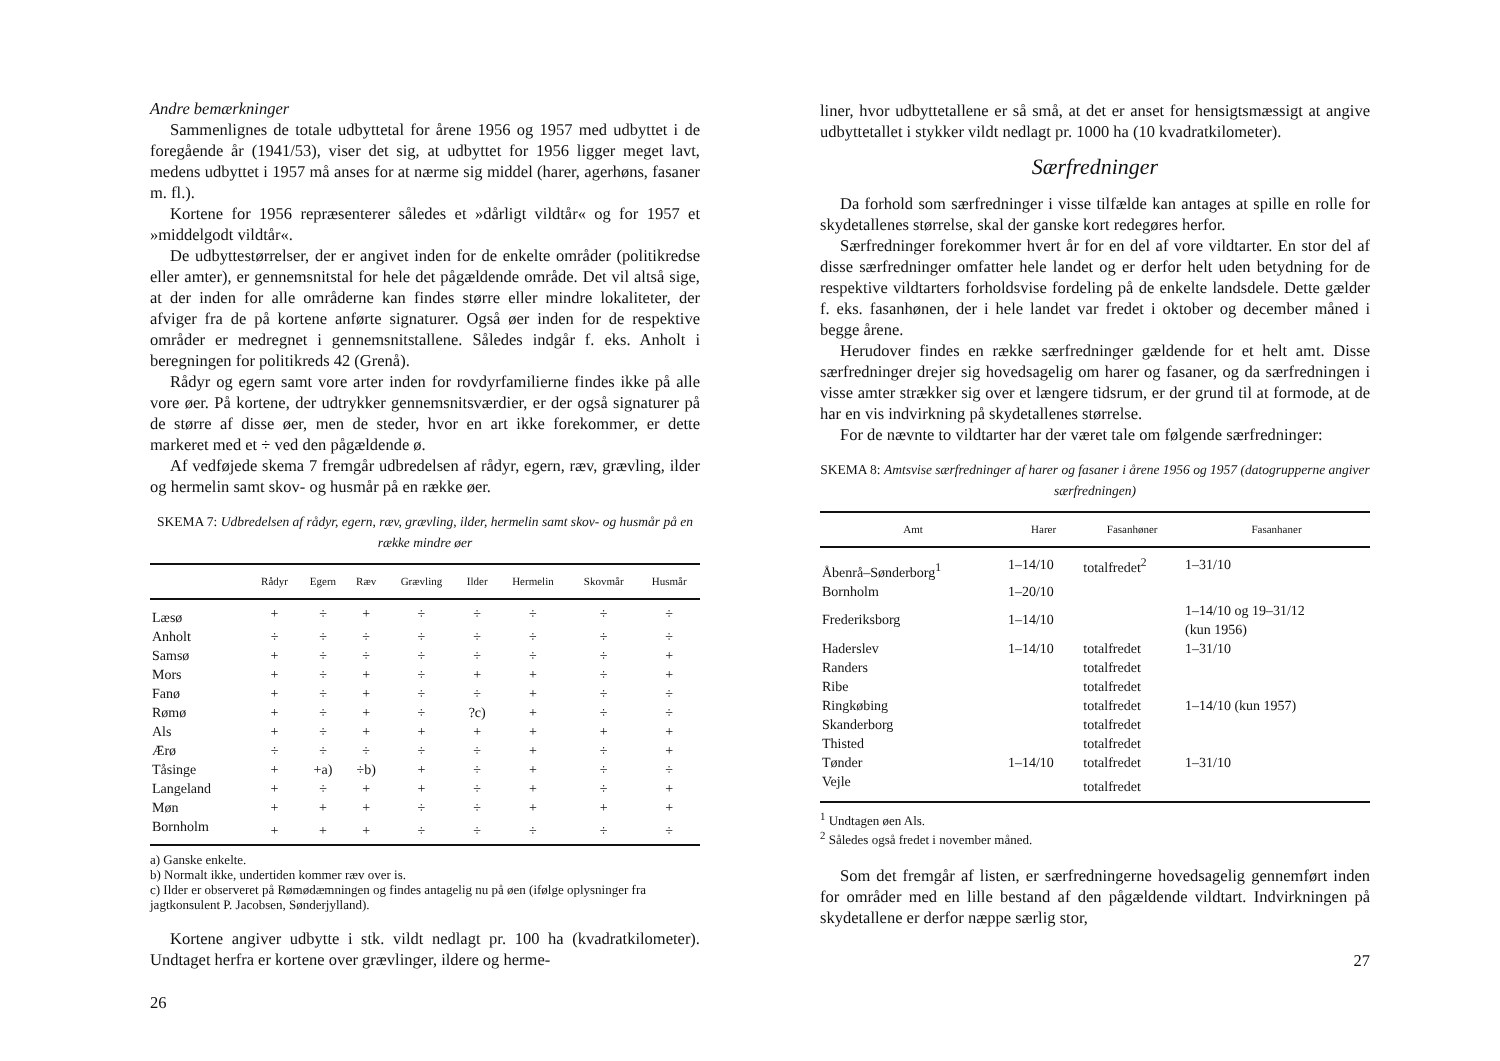Andre bemærkninger
Sammenlignes de totale udbyttetal for årene 1956 og 1957 med udbyttet i de foregående år (1941/53), viser det sig, at udbyttet for 1956 ligger meget lavt, medens udbyttet i 1957 må anses for at nærme sig middel (harer, agerhøns, fasaner m. fl.).
Kortene for 1956 repræsenterer således et »dårligt vildtår« og for 1957 et »middelgodt vildtår«.
De udbyttestørrelser, der er angivet inden for de enkelte områder (politikredse eller amter), er gennemsnitstal for hele det pågældende område. Det vil altså sige, at der inden for alle områderne kan findes større eller mindre lokaliteter, der afviger fra de på kortene anførte signaturer. Også øer inden for de respektive områder er medregnet i gennemsnitstallene. Således indgår f. eks. Anholt i beregningen for politikreds 42 (Grenå).
Rådyr og egern samt vore arter inden for rovdyrfamilierne findes ikke på alle vore øer. På kortene, der udtrykker gennemsnitsværdier, er der også signaturer på de større af disse øer, men de steder, hvor en art ikke forekommer, er dette markeret med et ÷ ved den pågældende ø.
Af vedføjede skema 7 fremgår udbredelsen af rådyr, egern, ræv, grævling, ilder og hermelin samt skov- og husmår på en række øer.
SKEMA 7: Udbredelsen af rådyr, egern, ræv, grævling, ilder, hermelin samt skov- og husmår på en række mindre øer
| | Rådyr | Egern | Ræv | Grævling | Ilder | Hermelin | Skovmår | Husmår |
| --- | --- | --- | --- | --- | --- | --- | --- | --- |
| Læsø | + | ÷ | + | ÷ | ÷ | ÷ | ÷ | ÷ |
| Anholt | ÷ | ÷ | ÷ | ÷ | ÷ | ÷ | ÷ | ÷ |
| Samsø | + | ÷ | ÷ | ÷ | ÷ | ÷ | ÷ | + |
| Mors | + | ÷ | + | ÷ | + | + | ÷ | + |
| Fanø | + | ÷ | + | ÷ | ÷ | + | ÷ | ÷ |
| Rømø | + | ÷ | + | ÷ | ?c) | + | ÷ | ÷ |
| Als | + | ÷ | + | + | + | + | + | + |
| Ærø | ÷ | ÷ | ÷ | ÷ | ÷ | + | ÷ | + |
| Tåsinge | + | +a) | ÷b) | + | ÷ | + | ÷ | ÷ |
| Langeland | + | ÷ | + | + | ÷ | + | ÷ | + |
| Møn | + | + | + | ÷ | ÷ | + | + | + |
| Bornholm | + | + | + | ÷ | ÷ | ÷ | ÷ | ÷ |
a) Ganske enkelte.
b) Normalt ikke, undertiden kommer ræv over is.
c) Ilder er observeret på Rømødæmningen og findes antagelig nu på øen (ifølge oplysninger fra jagtkonsulent P. Jacobsen, Sønderjylland).
Kortene angiver udbytte i stk. vildt nedlagt pr. 100 ha (kvadratkilometer). Undtaget herfra er kortene over grævlinger, ildere og herme-
26
liner, hvor udbyttetallene er så små, at det er anset for hensigtsmæssigt at angive udbyttetallet i stykker vildt nedlagt pr. 1000 ha (10 kvadratkilometer).
Særfredninger
Da forhold som særfredninger i visse tilfælde kan antages at spille en rolle for skydetallenes størrelse, skal der ganske kort redegøres herfor.
Særfredninger forekommer hvert år for en del af vore vildtarter. En stor del af disse særfredninger omfatter hele landet og er derfor helt uden betydning for de respektive vildtarters forholdsvise fordeling på de enkelte landsdele. Dette gælder f. eks. fasanhønen, der i hele landet var fredet i oktober og december måned i begge årene.
Herudover findes en række særfredninger gældende for et helt amt. Disse særfredninger drejer sig hovedsagelig om harer og fasaner, og da særfredningen i visse amter strækker sig over et længere tidsrum, er der grund til at formode, at de har en vis indvirkning på skydetallenes størrelse.
For de nævnte to vildtarter har der været tale om følgende særfredninger:
SKEMA 8: Amtsvise særfredninger af harer og fasaner i årene 1956 og 1957 (datogrupperne angiver særfredningen)
| Amt | Harer | Fasanhøner | Fasanhaner |
| --- | --- | --- | --- |
| Åbenrå–Sønderborg<sup>1</sup> | 1–14/10 | totalfredet<sup>2</sup> | 1–31/10 |
| Bornholm | 1–20/10 | | |
| Frederiksborg | 1–14/10 | | 1–14/10 og 19–31/12 (kun 1956) |
| Haderslev | 1–14/10 | totalfredet | 1–31/10 |
| Randers | | totalfredet | |
| Ribe | | totalfredet | |
| Ringkøbing | | totalfredet | 1–14/10 (kun 1957) |
| Skanderborg | | totalfredet | |
| Thisted | | totalfredet | |
| Tønder | 1–14/10 | totalfredet | 1–31/10 |
| Vejle | | totalfredet | |
<sup>1</sup> Undtagen øen Als.
<sup>2</sup> Således også fredet i november måned.
Som det fremgår af listen, er særfredningerne hovedsagelig gennemført inden for områder med en lille bestand af den pågældende vildtart. Indvirkningen på skydetallene er derfor næppe særlig stor,
27